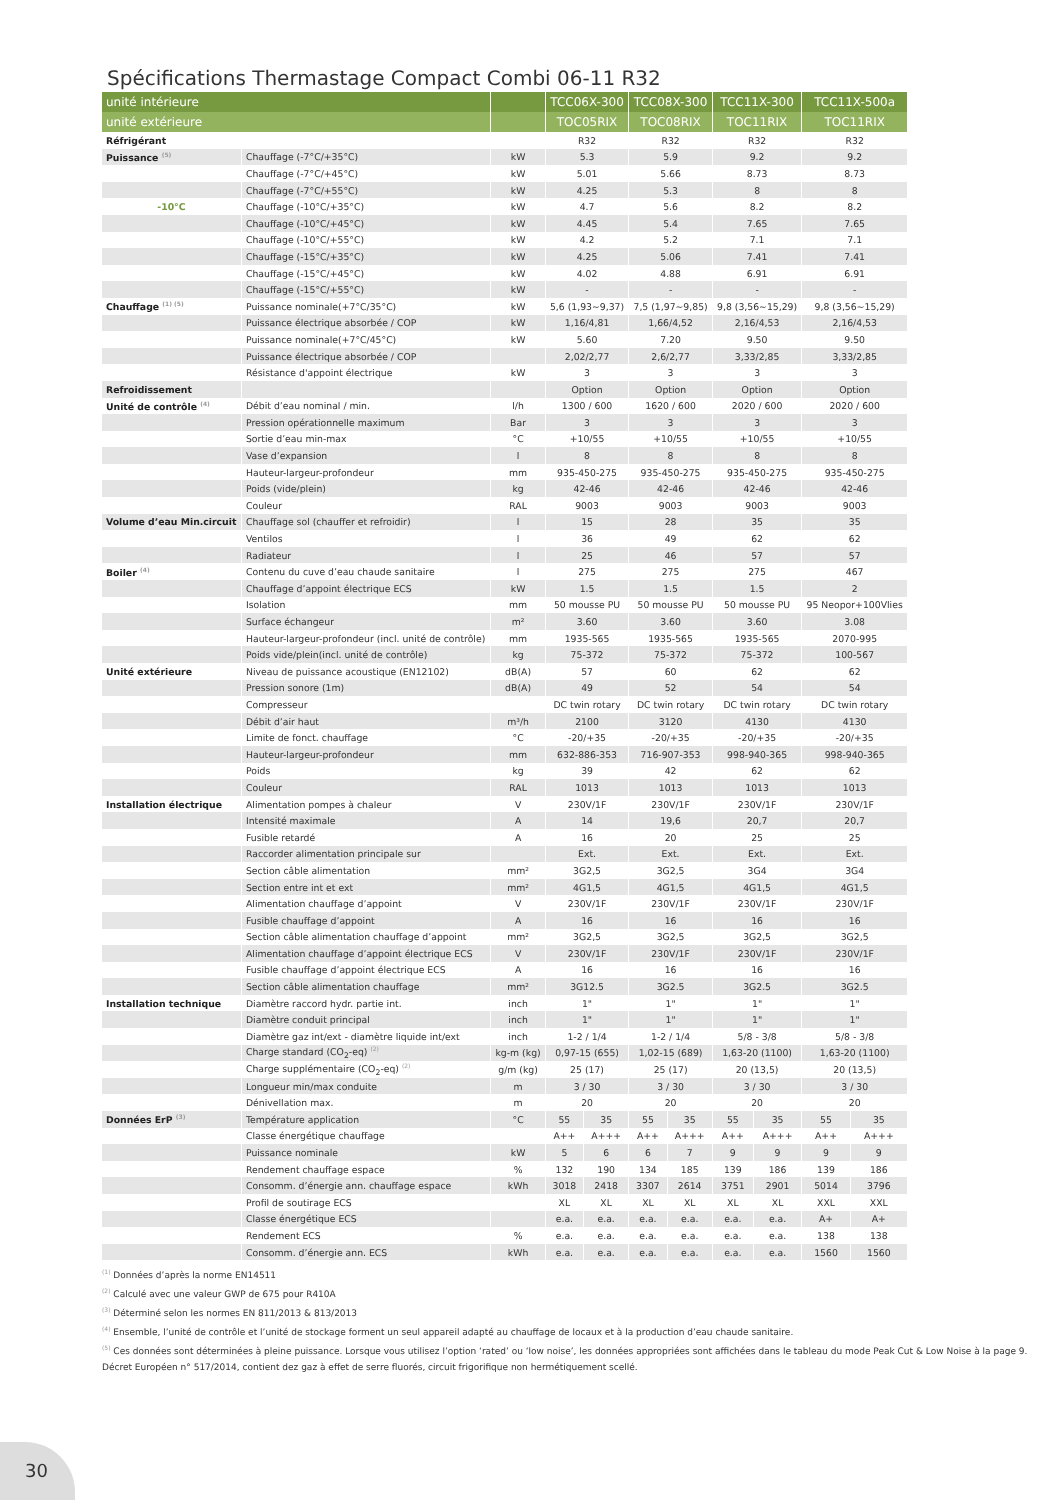Spécifications Thermastage Compact Combi 06-11 R32
| unité intérieure | | | TCC06X-300 | | TCC08X-300 | | TCC11X-300 | | TCC11X-500a | |
| --- | --- | --- | --- | --- | --- | --- | --- | --- | --- | --- |
| unité extérieure | | | TOC05RIX | | TOC08RIX | | TOC11RIX | | TOC11RIX | |
| Réfrigérant | | | R32 | | R32 | | R32 | | R32 | |
| Puissance <sup>(5)</sup> | Chauffage (-7°C/+35°C) | kW | 5.3 | | 5.9 | | 9.2 | | 9.2 | |
| | Chauffage (-7°C/+45°C) | kW | 5.01 | | 5.66 | | 8.73 | | 8.73 | |
| | Chauffage (-7°C/+55°C) | kW | 4.25 | | 5.3 | | 8 | | 8 | |
| -10°C | Chauffage (-10°C/+35°C) | kW | 4.7 | | 5.6 | | 8.2 | | 8.2 | |
| | Chauffage (-10°C/+45°C) | kW | 4.45 | | 5.4 | | 7.65 | | 7.65 | |
| | Chauffage (-10°C/+55°C) | kW | 4.2 | | 5.2 | | 7.1 | | 7.1 | |
| | Chauffage (-15°C/+35°C) | kW | 4.25 | | 5.06 | | 7.41 | | 7.41 | |
| | Chauffage (-15°C/+45°C) | kW | 4.02 | | 4.88 | | 6.91 | | 6.91 | |
| | Chauffage (-15°C/+55°C) | kW | - | | - | | - | | - | |
| Chauffage <sup>(1) (5)</sup> | Puissance nominale(+7°C/35°C) | kW | 5,6 (1,93~9,37) | | 7,5 (1,97~9,85) | | 9,8 (3,56~15,29) | | 9,8 (3,56~15,29) | |
| | Puissance électrique absorbée / COP | kW | 1,16/4,81 | | 1,66/4,52 | | 2,16/4,53 | | 2,16/4,53 | |
| | Puissance nominale(+7°C/45°C) | kW | 5.60 | | 7.20 | | 9.50 | | 9.50 | |
| | Puissance électrique absorbée / COP | | 2,02/2,77 | | 2,6/2,77 | | 3,33/2,85 | | 3,33/2,85 | |
| | Résistance d'appoint électrique | kW | 3 | | 3 | | 3 | | 3 | |
| Refroidissement | | | Option | | Option | | Option | | Option | |
| Unité de contrôle <sup>(4)</sup> | Débit d’eau nominal / min. | l/h | 1300 / 600 | | 1620 / 600 | | 2020 / 600 | | 2020 / 600 | |
| | Pression opérationnelle maximum | Bar | 3 | | 3 | | 3 | | 3 | |
| | Sortie d’eau min-max | °C | +10/55 | | +10/55 | | +10/55 | | +10/55 | |
| | Vase d’expansion | l | 8 | | 8 | | 8 | | 8 | |
| | Hauteur-largeur-profondeur | mm | 935-450-275 | | 935-450-275 | | 935-450-275 | | 935-450-275 | |
| | Poids (vide/plein) | kg | 42-46 | | 42-46 | | 42-46 | | 42-46 | |
| | Couleur | RAL | 9003 | | 9003 | | 9003 | | 9003 | |
| Volume d’eau Min.circuit | Chauffage sol (chauffer et refroidir) | l | 15 | | 28 | | 35 | | 35 | |
| | Ventilos | l | 36 | | 49 | | 62 | | 62 | |
| | Radiateur | l | 25 | | 46 | | 57 | | 57 | |
| Boiler <sup>(4)</sup> | Contenu du cuve d’eau chaude sanitaire | l | 275 | | 275 | | 275 | | 467 | |
| | Chauffage d’appoint électrique ECS | kW | 1.5 | | 1.5 | | 1.5 | | 2 | |
| | Isolation | mm | 50 mousse PU | | 50 mousse PU | | 50 mousse PU | | 95 Neopor+100Vlies | |
| | Surface échangeur | m² | 3.60 | | 3.60 | | 3.60 | | 3.08 | |
| | Hauteur-largeur-profondeur (incl. unité de contrôle) | mm | 1935-565 | | 1935-565 | | 1935-565 | | 2070-995 | |
| | Poids vide/plein(incl. unité de contrôle) | kg | 75-372 | | 75-372 | | 75-372 | | 100-567 | |
| Unité extérieure | Niveau de puissance acoustique (EN12102) | dB(A) | 57 | | 60 | | 62 | | 62 | |
| | Pression sonore (1m) | dB(A) | 49 | | 52 | | 54 | | 54 | |
| | Compresseur | | DC twin rotary | | DC twin rotary | | DC twin rotary | | DC twin rotary | |
| | Débit d’air haut | m³/h | 2100 | | 3120 | | 4130 | | 4130 | |
| | Limite de fonct. chauffage | °C | -20/+35 | | -20/+35 | | -20/+35 | | -20/+35 | |
| | Hauteur-largeur-profondeur | mm | 632-886-353 | | 716-907-353 | | 998-940-365 | | 998-940-365 | |
| | Poids | kg | 39 | | 42 | | 62 | | 62 | |
| | Couleur | RAL | 1013 | | 1013 | | 1013 | | 1013 | |
| Installation électrique | Alimentation pompes à chaleur | V | 230V/1F | | 230V/1F | | 230V/1F | | 230V/1F | |
| | Intensité maximale | A | 14 | | 19,6 | | 20,7 | | 20,7 | |
| | Fusible retardé | A | 16 | | 20 | | 25 | | 25 | |
| | Raccorder alimentation principale sur | | Ext. | | Ext. | | Ext. | | Ext. | |
| | Section câble alimentation | mm² | 3G2,5 | | 3G2,5 | | 3G4 | | 3G4 | |
| | Section entre int et ext | mm² | 4G1,5 | | 4G1,5 | | 4G1,5 | | 4G1,5 | |
| | Alimentation chauffage d’appoint | V | 230V/1F | | 230V/1F | | 230V/1F | | 230V/1F | |
| | Fusible chauffage d’appoint | A | 16 | | 16 | | 16 | | 16 | |
| | Section câble alimentation chauffage d’appoint | mm² | 3G2,5 | | 3G2,5 | | 3G2,5 | | 3G2,5 | |
| | Alimentation chauffage d’appoint électrique ECS | V | 230V/1F | | 230V/1F | | 230V/1F | | 230V/1F | |
| | Fusible chauffage d’appoint électrique ECS | A | 16 | | 16 | | 16 | | 16 | |
| | Section câble alimentation chauffage | mm² | 3G12.5 | | 3G2.5 | | 3G2.5 | | 3G2.5 | |
| Installation technique | Diamètre raccord hydr. partie int. | inch | 1" | | 1" | | 1" | | 1" | |
| | Diamètre conduit principal | inch | 1" | | 1" | | 1" | | 1" | |
| | Diamètre gaz int/ext - diamètre liquide int/ext | inch | 1-2 / 1/4 | | 1-2 / 1/4 | | 5/8 - 3/8 | | 5/8 - 3/8 | |
| | Charge standard (CO<sub>2</sub>-eq) <sup>(2)</sup> | kg-m (kg) | 0,97-15 (655) | | 1,02-15 (689) | | 1,63-20 (1100) | | 1,63-20 (1100) | |
| | Charge supplémentaire (CO<sub>2</sub>-eq) <sup>(2)</sup> | g/m (kg) | 25 (17) | | 25 (17) | | 20 (13,5) | | 20 (13,5) | |
| | Longueur min/max conduite | m | 3 / 30 | | 3 / 30 | | 3 / 30 | | 3 / 30 | |
| | Dénivellation max. | m | 20 | | 20 | | 20 | | 20 | |
| Données ErP <sup>(3)</sup> | Température application | °C | 55 | 35 | 55 | 35 | 55 | 35 | 55 | 35 |
| | Classe énergétique chauffage | | A++ | A+++ | A++ | A+++ | A++ | A+++ | A++ | A+++ |
| | Puissance nominale | kW | 5 | 6 | 6 | 7 | 9 | 9 | 9 | 9 |
| | Rendement chauffage espace | % | 132 | 190 | 134 | 185 | 139 | 186 | 139 | 186 |
| | Consomm. d’énergie ann. chauffage espace | kWh | 3018 | 2418 | 3307 | 2614 | 3751 | 2901 | 5014 | 3796 |
| | Profil de soutirage ECS | | XL | XL | XL | XL | XL | XL | XXL | XXL |
| | Classe énergétique ECS | | e.a. | e.a. | e.a. | e.a. | e.a. | e.a. | A+ | A+ |
| | Rendement ECS | % | e.a. | e.a. | e.a. | e.a. | e.a. | e.a. | 138 | 138 |
| | Consomm. d’énergie ann. ECS | kWh | e.a. | e.a. | e.a. | e.a. | e.a. | e.a. | 1560 | 1560 |
<sup>(1)</sup> Données d’après la norme EN14511
<sup>(2)</sup> Calculé avec une valeur GWP de 675 pour R410A
<sup>(3)</sup> Déterminé selon les normes EN 811/2013 & 813/2013
<sup>(4)</sup> Ensemble, l’unité de contrôle et l’unité de stockage forment un seul appareil adapté au chauffage de locaux et à la production d’eau chaude sanitaire.
<sup>(5)</sup> Ces données sont déterminées à pleine puissance. Lorsque vous utilisez l’option ‘rated’ ou ‘low noise’, les données appropriées sont affichées dans le tableau du mode Peak Cut & Low Noise à la page 9.
Décret Européen n° 517/2014, contient dez gaz à effet de serre fluorés, circuit frigorifique non hermétiquement scellé.
30